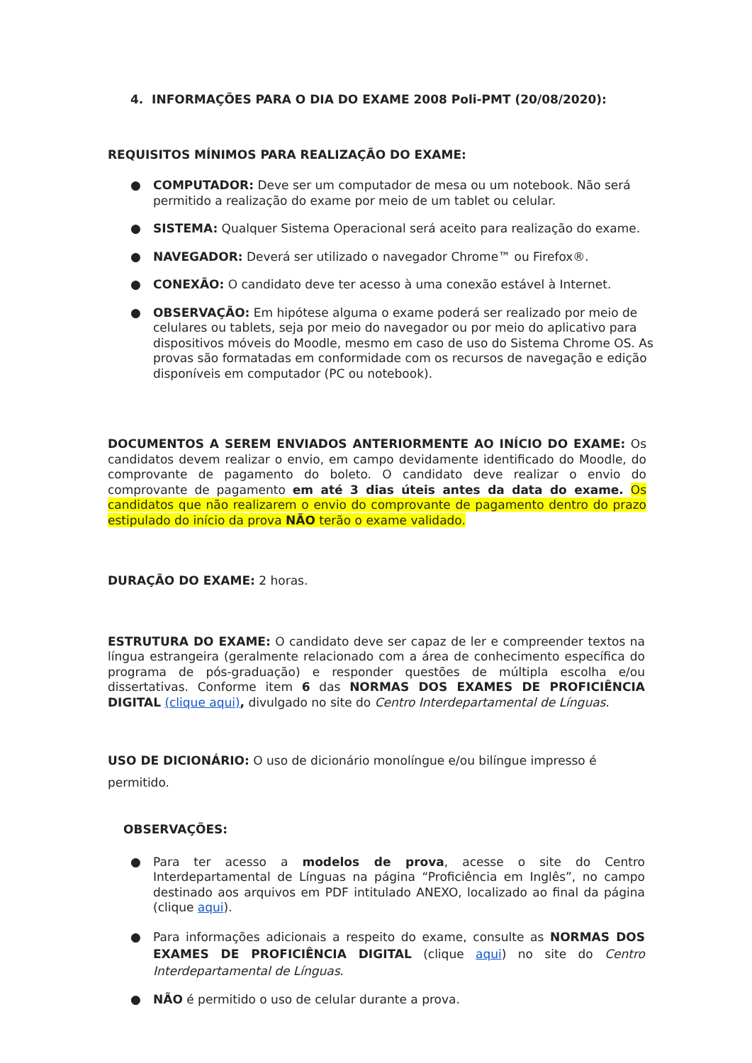4. INFORMAÇÕES PARA O DIA DO EXAME 2008 Poli-PMT (20/08/2020):
REQUISITOS MÍNIMOS PARA REALIZAÇÃO DO EXAME:
● COMPUTADOR: Deve ser um computador de mesa ou um notebook. Não será permitido a realização do exame por meio de um tablet ou celular.
● SISTEMA: Qualquer Sistema Operacional será aceito para realização do exame.
● NAVEGADOR: Deverá ser utilizado o navegador Chrome™ ou Firefox®.
● CONEXÃO: O candidato deve ter acesso à uma conexão estável à Internet.
● OBSERVAÇÃO: Em hipótese alguma o exame poderá ser realizado por meio de celulares ou tablets, seja por meio do navegador ou por meio do aplicativo para dispositivos móveis do Moodle, mesmo em caso de uso do Sistema Chrome OS. As provas são formatadas em conformidade com os recursos de navegação e edição disponíveis em computador (PC ou notebook).
DOCUMENTOS A SEREM ENVIADOS ANTERIORMENTE AO INÍCIO DO EXAME: Os candidatos devem realizar o envio, em campo devidamente identificado do Moodle, do comprovante de pagamento do boleto. O candidato deve realizar o envio do comprovante de pagamento em até 3 dias úteis antes da data do exame. Os candidatos que não realizarem o envio do comprovante de pagamento dentro do prazo estipulado do início da prova NÃO terão o exame validado.
DURAÇÃO DO EXAME: 2 horas.
ESTRUTURA DO EXAME: O candidato deve ser capaz de ler e compreender textos na língua estrangeira (geralmente relacionado com a área de conhecimento específica do programa de pós-graduação) e responder questões de múltipla escolha e/ou dissertativas. Conforme item 6 das NORMAS DOS EXAMES DE PROFICIÊNCIA DIGITAL (clique aqui), divulgado no site do Centro Interdepartamental de Línguas.
USO DE DICIONÁRIO: O uso de dicionário monolíngue e/ou bilíngue impresso é permitido.
OBSERVAÇÕES:
● Para ter acesso a modelos de prova, acesse o site do Centro Interdepartamental de Línguas na página “Proficiência em Inglês”, no campo destinado aos arquivos em PDF intitulado ANEXO, localizado ao final da página (clique aqui).
● Para informações adicionais a respeito do exame, consulte as NORMAS DOS EXAMES DE PROFICIÊNCIA DIGITAL (clique aqui) no site do Centro Interdepartamental de Línguas.
● NÃO é permitido o uso de celular durante a prova.